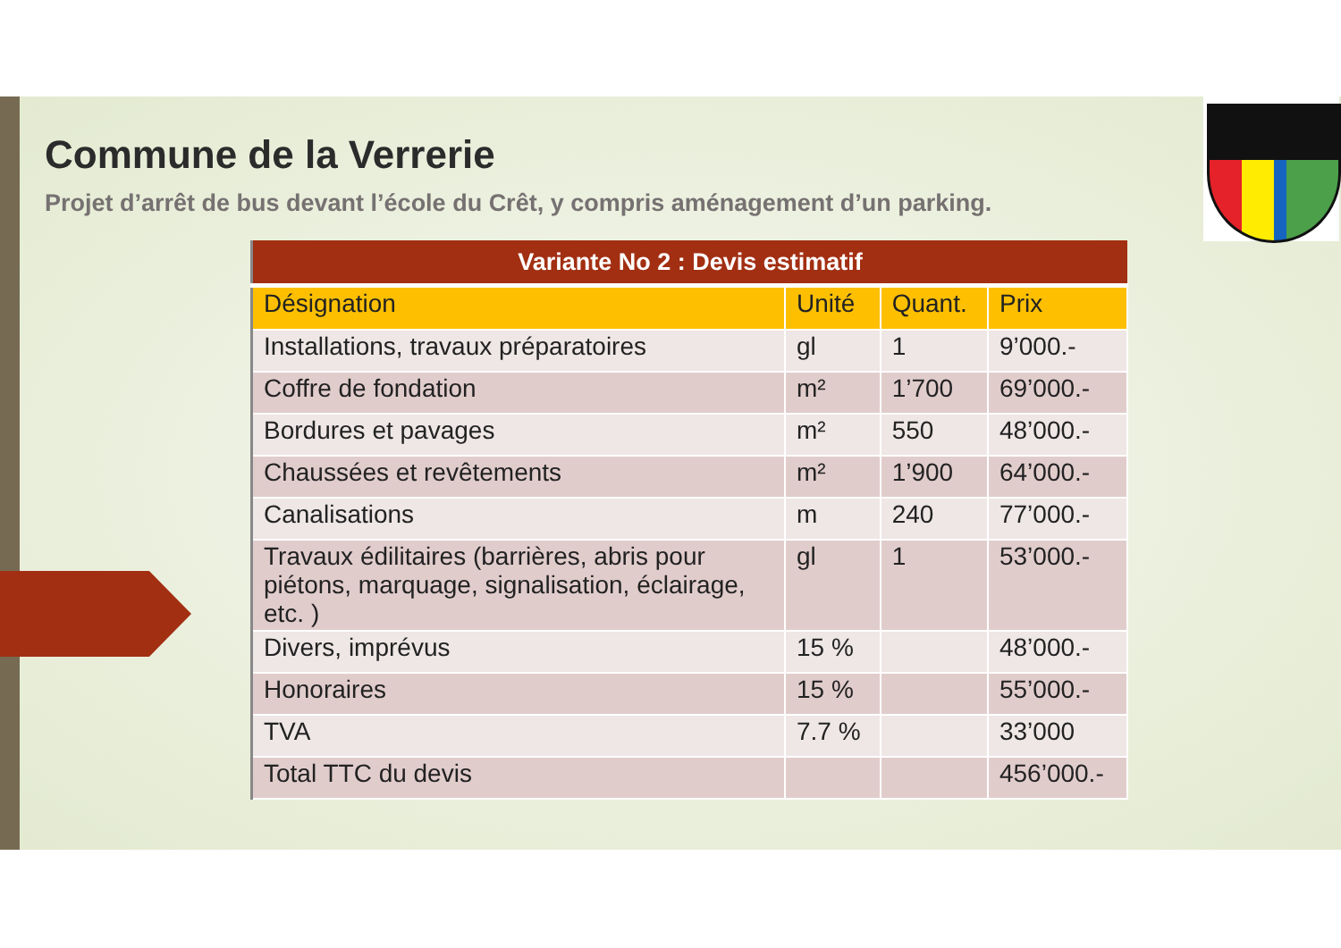Commune de la Verrerie
Projet d’arrêt de bus devant l’école du Crêt, y compris aménagement d’un parking.
| Variante No 2 : Devis estimatif | | | |
| --- | --- | --- | --- |
| Désignation | Unité | Quant. | Prix |
| Installations, travaux préparatoires | gl | 1 | 9’000.- |
| Coffre de fondation | m² | 1’700 | 69’000.- |
| Bordures et pavages | m² | 550 | 48’000.- |
| Chaussées et revêtements | m² | 1’900 | 64’000.- |
| Canalisations | m | 240 | 77’000.- |
| Travaux édilitaires (barrières, abris pour piétons, marquage, signalisation, éclairage, etc. ) | gl | 1 | 53’000.- |
| Divers, imprévus | 15 % | | 48’000.- |
| Honoraires | 15 % | | 55’000.- |
| TVA | 7.7 % | | 33’000 |
| Total TTC du devis | | | 456’000.- |